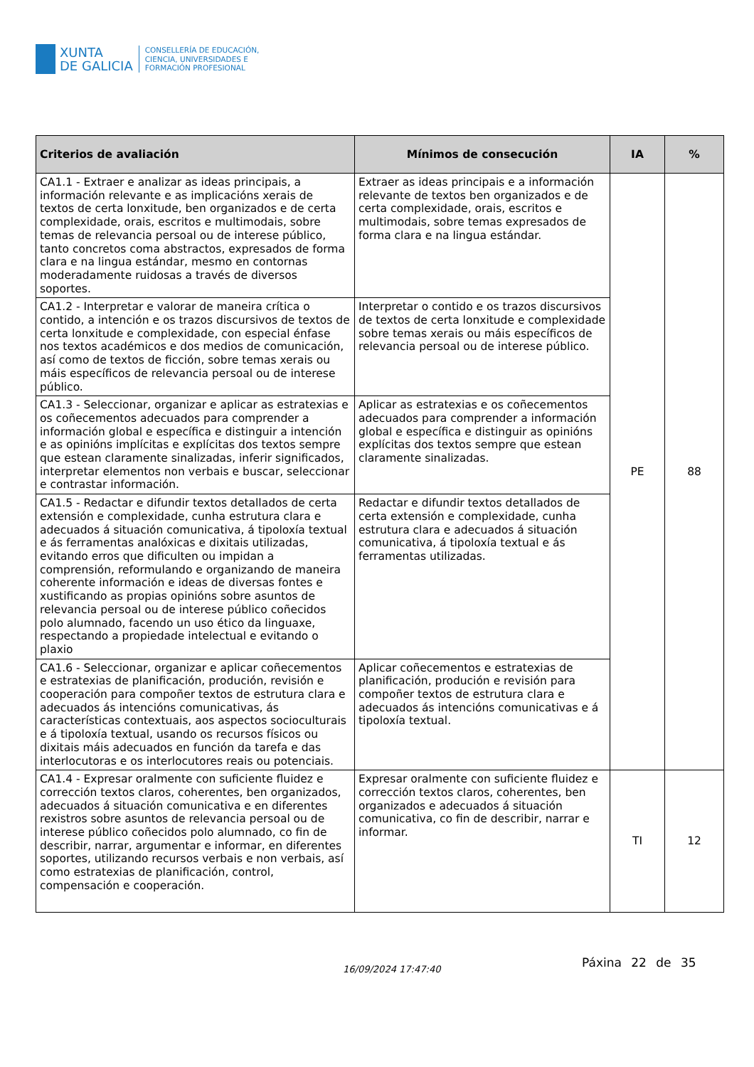XUNTA
DE GALICIA
CONSELLERÍA DE EDUCACIÓN,
CIENCIA, UNIVERSIDADES E
FORMACIÓN PROFESIONAL
| Criterios de avaliación | Mínimos de consecución | IA | % |
| --- | --- | --- | --- |
| CA1.1 - Extraer e analizar as ideas principais, a información relevante e as implicacións xerais de textos de certa lonxitude, ben organizados e de certa complexidade, orais, escritos e multimodais, sobre temas de relevancia persoal ou de interese público, tanto concretos coma abstractos, expresados de forma clara e na lingua estándar, mesmo en contornas moderadamente ruidosas a través de diversos soportes. | Extraer as ideas principais e a información relevante de textos ben organizados e de certa complexidade, orais, escritos e multimodais, sobre temas expresados de forma clara e na lingua estándar. | PE | 88 |
| CA1.2 - Interpretar e valorar de maneira crítica o contido, a intención e os trazos discursivos de textos de certa lonxitude e complexidade, con especial énfase nos textos académicos e dos medios de comunicación, así como de textos de ficción, sobre temas xerais ou máis específicos de relevancia persoal ou de interese público. | Interpretar o contido e os trazos discursivos de textos de certa lonxitude e complexidade sobre temas xerais ou máis específicos de relevancia persoal ou de interese público. | | |
| CA1.3 - Seleccionar, organizar e aplicar as estratexias e os coñecementos adecuados para comprender a información global e específica e distinguir a intención e as opinións implícitas e explícitas dos textos sempre que estean claramente sinalizadas, inferir significados, interpretar elementos non verbais e buscar, seleccionar e contrastar información. | Aplicar as estratexias e os coñecementos adecuados para comprender a información global e específica e distinguir as opinións explícitas dos textos sempre que estean claramente sinalizadas. | | |
| CA1.5 - Redactar e difundir textos detallados de certa extensión e complexidade, cunha estrutura clara e adecuados á situación comunicativa, á tipoloxía textual e ás ferramentas analóxicas e dixitais utilizadas, evitando erros que dificulten ou impidan a comprensión, reformulando e organizando de maneira coherente información e ideas de diversas fontes e xustificando as propias opinións sobre asuntos de relevancia persoal ou de interese público coñecidos polo alumnado, facendo un uso ético da linguaxe, respectando a propiedade intelectual e evitando o plaxio | Redactar e difundir textos detallados de certa extensión e complexidade, cunha estrutura clara e adecuados á situación comunicativa, á tipoloxía textual e ás ferramentas utilizadas. | | |
| CA1.6 - Seleccionar, organizar e aplicar coñecementos e estratexias de planificación, produción, revisión e cooperación para compoñer textos de estrutura clara e adecuados ás intencións comunicativas, ás características contextuais, aos aspectos socioculturais e á tipoloxía textual, usando os recursos físicos ou dixitais máis adecuados en función da tarefa e das interlocutoras e os interlocutores reais ou potenciais. | Aplicar coñecementos e estratexias de planificación, produción e revisión para compoñer textos de estrutura clara e adecuados ás intencións comunicativas e á tipoloxía textual. | | |
| CA1.4 - Expresar oralmente con suficiente fluidez e corrección textos claros, coherentes, ben organizados, adecuados á situación comunicativa e en diferentes rexistros sobre asuntos de relevancia persoal ou de interese público coñecidos polo alumnado, co fin de describir, narrar, argumentar e informar, en diferentes soportes, utilizando recursos verbais e non verbais, así como estratexias de planificación, control, compensación e cooperación. | Expresar oralmente con suficiente fluidez e corrección textos claros, coherentes, ben organizados e adecuados á situación comunicativa, co fin de describir, narrar e informar. | TI | 12 |
16/09/2024 17:47:40 Páxina 22 de 35